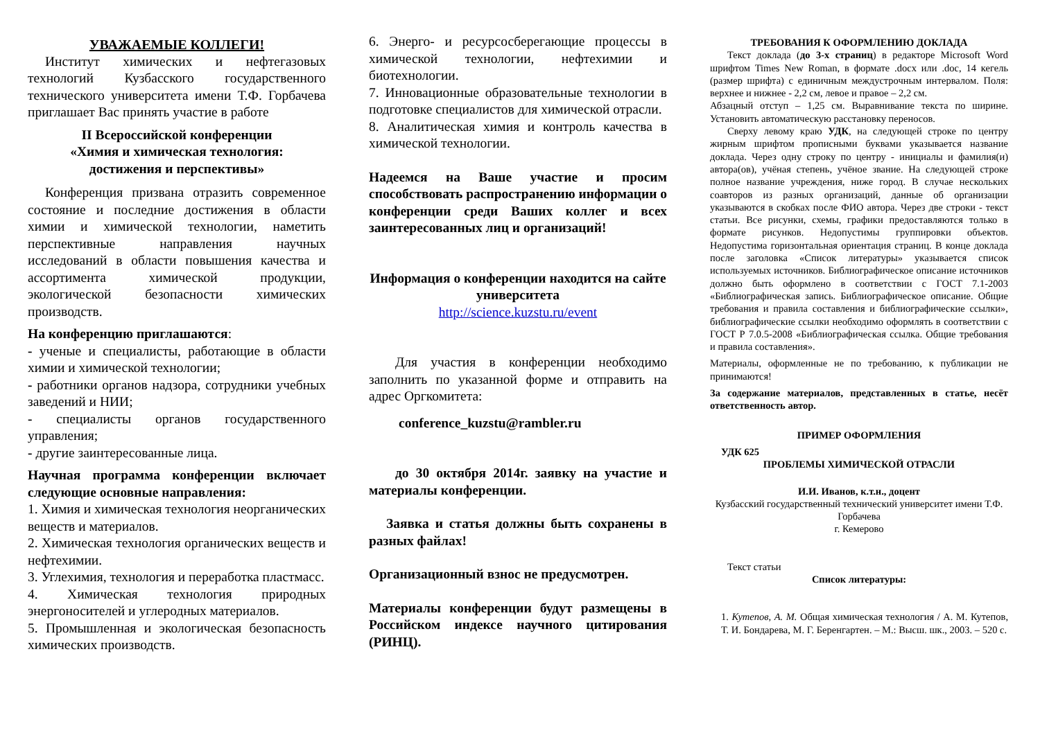УВАЖАЕМЫЕ КОЛЛЕГИ!
Институт химических и нефтегазовых технологий Кузбасского государственного технического университета имени Т.Ф. Горбачева приглашает Вас принять участие в работе
II Всероссийской конференции
«Химия и химическая технология:
достижения и перспективы»
Конференция призвана отразить современное состояние и последние достижения в области химии и химической технологии, наметить перспективные направления научных исследований в области повышения качества и ассортимента химической продукции, экологической безопасности химических производств.
На конференцию приглашаются:
- ученые и специалисты, работающие в области химии и химической технологии;
- работники органов надзора, сотрудники учебных заведений и НИИ;
- специалисты органов государственного управления;
- другие заинтересованные лица.
Научная программа конференции включает следующие основные направления:
1. Химия и химическая технология неорганических веществ и материалов.
2. Химическая технология органических веществ и нефтехимии.
3. Углехимия, технология и переработка пластмасс.
4. Химическая технология природных энергоносителей и углеродных материалов.
5. Промышленная и экологическая безопасность химических производств.
6. Энерго- и ресурсосберегающие процессы в химической технологии, нефтехимии и биотехнологии.
7. Инновационные образовательные технологии в подготовке специалистов для химической отрасли.
8. Аналитическая химия и контроль качества в химической технологии.
Надеемся на Ваше участие и просим способствовать распространению информации о конференции среди Ваших коллег и всех заинтересованных лиц и организаций!
Информация о конференции находится на сайте университета
http://science.kuzstu.ru/event
Для участия в конференции необходимо заполнить по указанной форме и отправить на адрес Оргкомитета:
conference_kuzstu@rambler.ru
до 30 октября 2014г. заявку на участие и материалы конференции.
Заявка и статья должны быть сохранены в разных файлах!
Организационный взнос не предусмотрен.
Материалы конференции будут размещены в Российском индексе научного цитирования (РИНЦ).
ТРЕБОВАНИЯ К ОФОРМЛЕНИЮ ДОКЛАДА
Текст доклада (до 3-х страниц) в редакторе Microsoft Word шрифтом Times New Roman, в формате .docx или .doc, 14 кегель (размер шрифта) с единичным междустрочным интервалом. Поля: верхнее и нижнее - 2,2 см, левое и правое – 2,2 см.
Абзацный отступ – 1,25 см. Выравнивание текста по ширине. Установить автоматическую расстановку переносов.
Сверху левому краю УДК, на следующей строке по центру жирным шрифтом прописными буквами указывается название доклада. Через одну строку по центру - инициалы и фамилия(и) автора(ов), учёная степень, учёное звание. На следующей строке полное название учреждения, ниже город. В случае нескольких соавторов из разных организаций, данные об организации указываются в скобках после ФИО автора. Через две строки - текст статьи. Все рисунки, схемы, графики предоставляются только в формате рисунков. Недопустимы группировки объектов. Недопустима горизонтальная ориентация страниц. В конце доклада после заголовка «Список литературы» указывается список используемых источников. Библиографическое описание источников должно быть оформлено в соответствии с ГОСТ 7.1-2003 «Библиографическая запись. Библиографическое описание. Общие требования и правила составления и библиографические ссылки», библиографические ссылки необходимо оформлять в соответствии с ГОСТ Р 7.0.5-2008 «Библиографическая ссылка. Общие требования и правила составления».
Материалы, оформленные не по требованию, к публикации не принимаются!
За содержание материалов, представленных в статье, несёт ответственность автор.
ПРИМЕР ОФОРМЛЕНИЯ
УДК 625
ПРОБЛЕМЫ ХИМИЧЕСКОЙ ОТРАСЛИ
И.И. Иванов, к.т.н., доцент
Кузбасский государственный технический университет имени Т.Ф. Горбачева
г. Кемерово
Текст статьи
Список литературы:
1. Кутепов, А. М. Общая химическая технология / А. М. Кутепов, Т. И. Бондарева, М. Г. Беренгартен. – М.: Высш. шк., 2003. – 520 с.